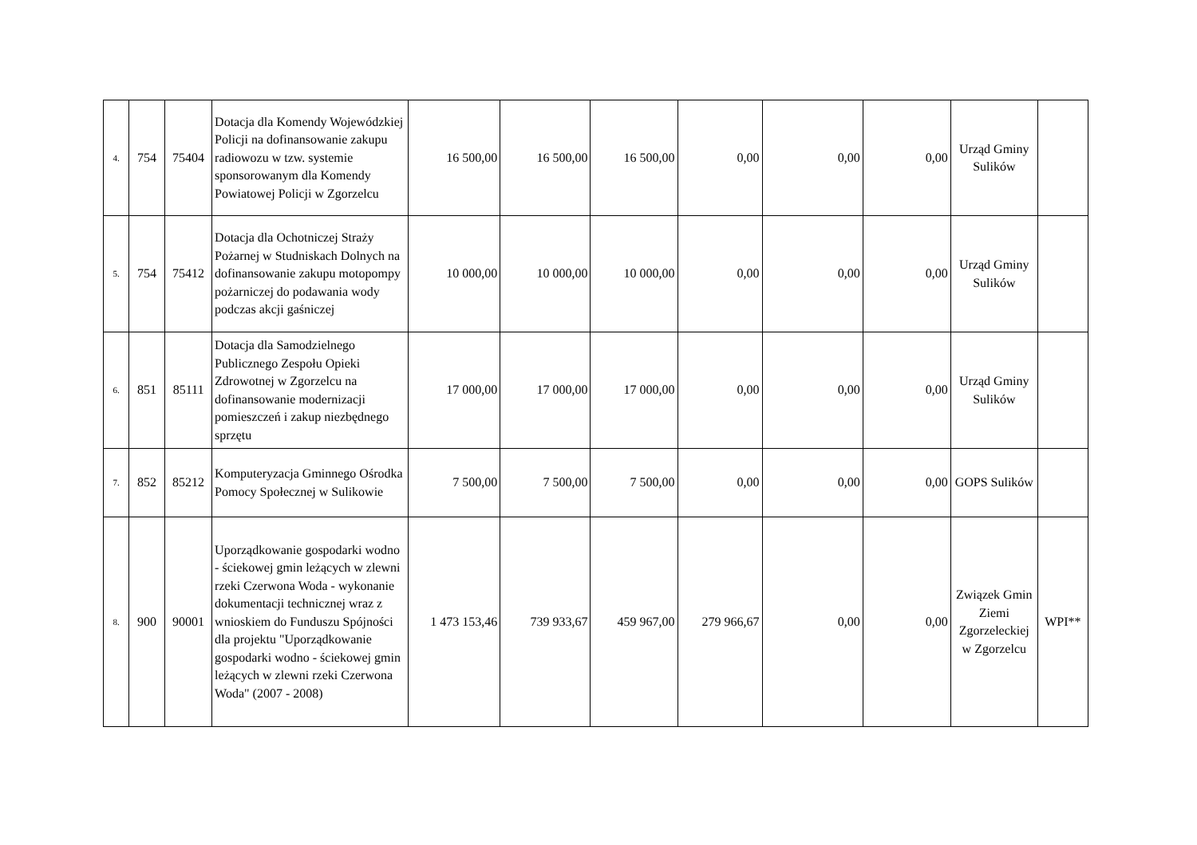| 4. | 754 | 75404 | Dotacja dla Komendy Wojewódzkiej Policji na dofinansowanie zakupu radiowozu w tzw. systemie sponsorowanym dla Komendy Powiatowej Policji w Zgorzelcu | 16 500,00 | 16 500,00 | 16 500,00 | 0,00 | 0,00 | 0,00 | Urząd Gminy Sulików | |
| 5. | 754 | 75412 | Dotacja dla Ochotniczej Straży Pożarnej w Studniskach Dolnych na dofinansowanie zakupu motopompy pożarniczej do podawania wody podczas akcji gaśniczej | 10 000,00 | 10 000,00 | 10 000,00 | 0,00 | 0,00 | 0,00 | Urząd Gminy Sulików | |
| 6. | 851 | 85111 | Dotacja dla Samodzielnego Publicznego Zespołu Opieki Zdrowotnej w Zgorzelcu na dofinansowanie modernizacji pomieszczeń i zakup niezbędnego sprzętu | 17 000,00 | 17 000,00 | 17 000,00 | 0,00 | 0,00 | 0,00 | Urząd Gminy Sulików | |
| 7. | 852 | 85212 | Komputeryzacja Gminnego Ośrodka Pomocy Społecznej w Sulikowie | 7 500,00 | 7 500,00 | 7 500,00 | 0,00 | 0,00 | 0,00 | GOPS Sulików | |
| 8. | 900 | 90001 | Uporządkowanie gospodarki wodno - ściekowej gmin leżących w zlewni rzeki Czerwona Woda - wykonanie dokumentacji technicznej wraz z wnioskiem do Funduszu Spójności dla projektu "Uporządkowanie gospodarki wodno - ściekowej gmin leżących w zlewni rzeki Czerwona Woda" (2007 - 2008) | 1 473 153,46 | 739 933,67 | 459 967,00 | 279 966,67 | 0,00 | 0,00 | Związek Gmin Ziemi Zgorzeleckiej w Zgorzelcu | WPI** |